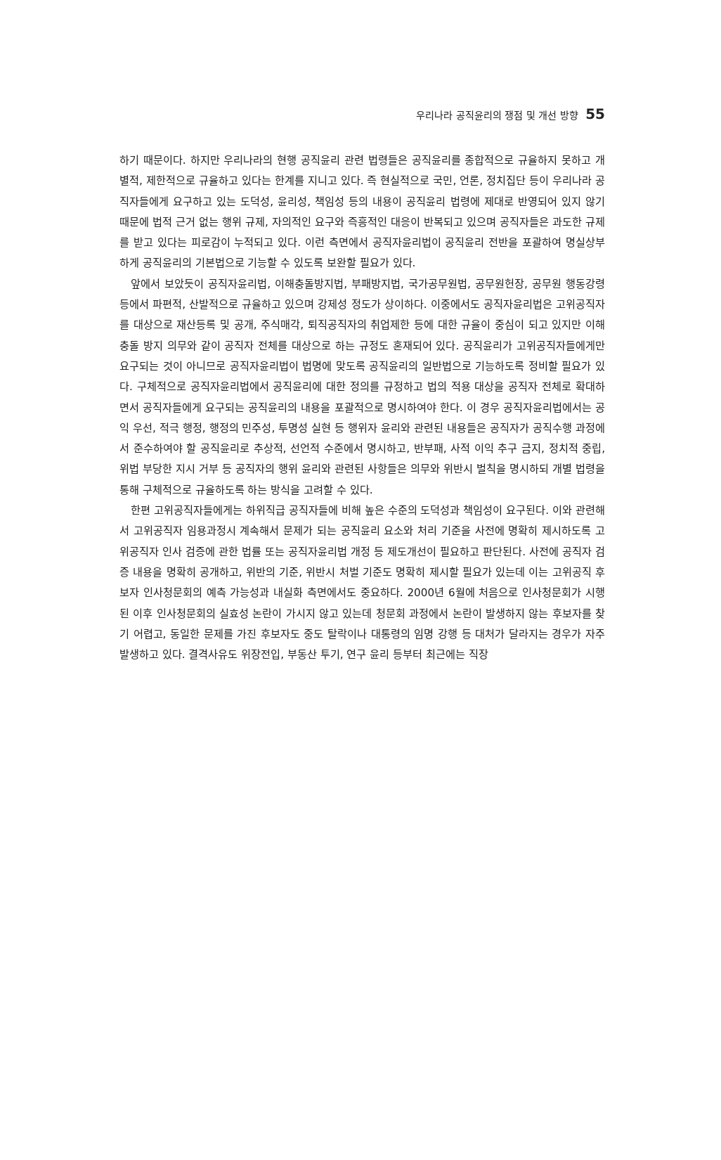우리나라 공직윤리의 쟁점 및 개선 방향 55
하기 때문이다. 하지만 우리나라의 현행 공직윤리 관련 법령들은 공직윤리를 종합적으로 규율하지 못하고 개별적, 제한적으로 규율하고 있다는 한계를 지니고 있다. 즉 현실적으로 국민, 언론, 정치집단 등이 우리나라 공직자들에게 요구하고 있는 도덕성, 윤리성, 책임성 등의 내용이 공직윤리 법령에 제대로 반영되어 있지 않기 때문에 법적 근거 없는 행위 규제, 자의적인 요구와 즉흥적인 대응이 반복되고 있으며 공직자들은 과도한 규제를 받고 있다는 피로감이 누적되고 있다. 이런 측면에서 공직자윤리법이 공직윤리 전반을 포괄하여 명실상부하게 공직윤리의 기본법으로 기능할 수 있도록 보완할 필요가 있다.
앞에서 보았듯이 공직자윤리법, 이해충돌방지법, 부패방지법, 국가공무원법, 공무원헌장, 공무원 행동강령 등에서 파편적, 산발적으로 규율하고 있으며 강제성 정도가 상이하다. 이중에서도 공직자윤리법은 고위공직자를 대상으로 재산등록 및 공개, 주식매각, 퇴직공직자의 취업제한 등에 대한 규율이 중심이 되고 있지만 이해충돌 방지 의무와 같이 공직자 전체를 대상으로 하는 규정도 혼재되어 있다. 공직윤리가 고위공직자들에게만 요구되는 것이 아니므로 공직자윤리법이 법명에 맞도록 공직윤리의 일반법으로 기능하도록 정비할 필요가 있다. 구체적으로 공직자윤리법에서 공직윤리에 대한 정의를 규정하고 법의 적용 대상을 공직자 전체로 확대하면서 공직자들에게 요구되는 공직윤리의 내용을 포괄적으로 명시하여야 한다. 이 경우 공직자윤리법에서는 공익 우선, 적극 행정, 행정의 민주성, 투명성 실현 등 행위자 윤리와 관련된 내용들은 공직자가 공직수행 과정에서 준수하여야 할 공직윤리로 추상적, 선언적 수준에서 명시하고, 반부패, 사적 이익 추구 금지, 정치적 중립, 위법 부당한 지시 거부 등 공직자의 행위 윤리와 관련된 사항들은 의무와 위반시 벌칙을 명시하되 개별 법령을 통해 구체적으로 규율하도록 하는 방식을 고려할 수 있다.
한편 고위공직자들에게는 하위직급 공직자들에 비해 높은 수준의 도덕성과 책임성이 요구된다. 이와 관련해서 고위공직자 임용과정시 계속해서 문제가 되는 공직윤리 요소와 처리 기준을 사전에 명확히 제시하도록 고위공직자 인사 검증에 관한 법률 또는 공직자윤리법 개정 등 제도개선이 필요하고 판단된다. 사전에 공직자 검증 내용을 명확히 공개하고, 위반의 기준, 위반시 처벌 기준도 명확히 제시할 필요가 있는데 이는 고위공직 후보자 인사청문회의 예측 가능성과 내실화 측면에서도 중요하다. 2000년 6월에 처음으로 인사청문회가 시행된 이후 인사청문회의 실효성 논란이 가시지 않고 있는데 청문회 과정에서 논란이 발생하지 않는 후보자를 찾기 어렵고, 동일한 문제를 가진 후보자도 중도 탈락이나 대통령의 임명 강행 등 대처가 달라지는 경우가 자주 발생하고 있다. 결격사유도 위장전입, 부동산 투기, 연구 윤리 등부터 최근에는 직장